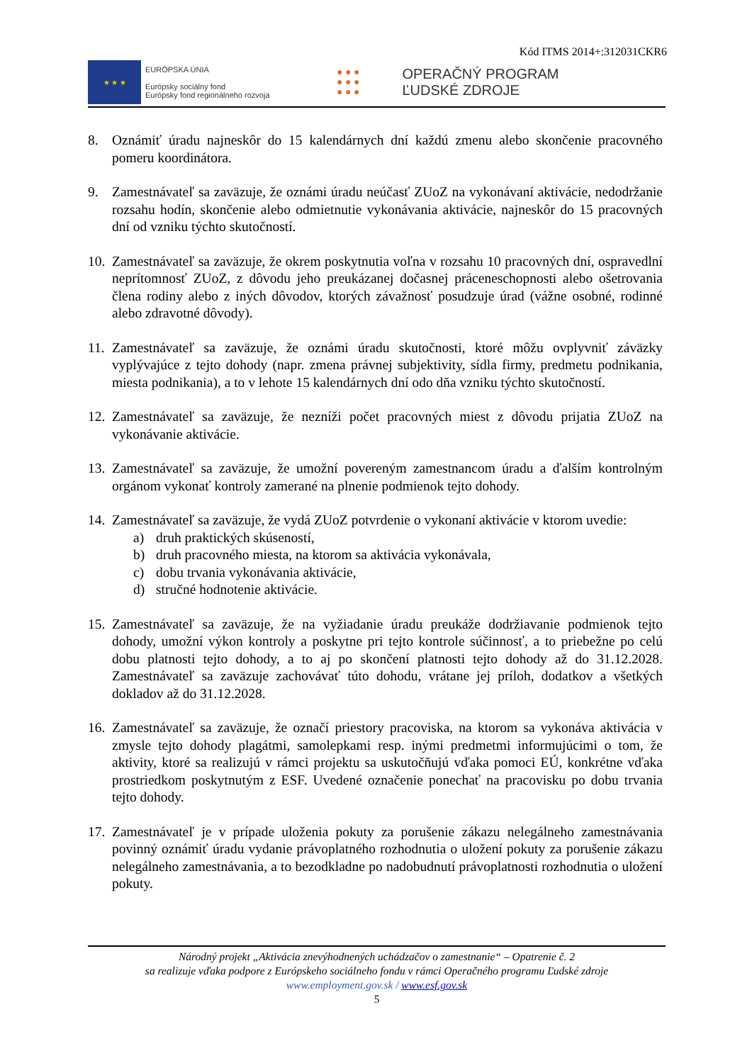Kód ITMS 2014+:312031CKR6
★ ★ ★
EURÓPSKA ÚNIA
Európsky sociálny fond
Európsky fond regionálneho rozvoja
● ● ●
● ● ●
● ● ●
OPERAČNÝ PROGRAM
ĽUDSKÉ ZDROJE
8. Oznámiť úradu najneskôr do 15 kalendárnych dní každú zmenu alebo skončenie pracovného pomeru koordinátora.
9. Zamestnávateľ sa zaväzuje, že oznámi úradu neúčasť ZUoZ na vykonávaní aktivácie, nedodržanie rozsahu hodín, skončenie alebo odmietnutie vykonávania aktivácie, najneskôr do 15 pracovných dní od vzniku týchto skutočností.
10.
Zamestnávateľ sa zaväzuje, že okrem poskytnutia voľna v rozsahu 10 pracovných dní, ospravedlní neprítomnosť ZUoZ, z dôvodu jeho preukázanej dočasnej práceneschopnosti alebo ošetrovania člena rodiny alebo z iných dôvodov, ktorých závažnosť posudzuje úrad (vážne osobné, rodinné alebo zdravotné dôvody).
11.
Zamestnávateľ sa zaväzuje, že oznámi úradu skutočnosti, ktoré môžu ovplyvniť záväzky vyplývajúce z tejto dohody (napr. zmena právnej subjektivity, sídla firmy, predmetu podnikania, miesta podnikania), a to v lehote 15 kalendárnych dní odo dňa vzniku týchto skutočností.
12.
Zamestnávateľ sa zaväzuje, že nezníži počet pracovných miest z dôvodu prijatia ZUoZ na vykonávanie aktivácie.
13.
Zamestnávateľ sa zaväzuje, že umožní povereným zamestnancom úradu a ďalším kontrolným orgánom vykonať kontroly zamerané na plnenie podmienok tejto dohody.
14.
Zamestnávateľ sa zaväzuje, že vydá ZUoZ potvrdenie o vykonaní aktivácie v ktorom uvedie:
a) druh praktických skúseností,
b) druh pracovného miesta, na ktorom sa aktivácia vykonávala,
c) dobu trvania vykonávania aktivácie,
d) stručné hodnotenie aktivácie.
15.
Zamestnávateľ sa zaväzuje, že na vyžiadanie úradu preukáže dodržiavanie podmienok tejto dohody, umožní výkon kontroly a poskytne pri tejto kontrole súčinnosť, a to priebežne po celú dobu platnosti tejto dohody, a to aj po skončení platnosti tejto dohody až do 31.12.2028. Zamestnávateľ sa zaväzuje zachovávať túto dohodu, vrátane jej príloh, dodatkov a všetkých dokladov až do 31.12.2028.
16.
Zamestnávateľ sa zaväzuje, že označí priestory pracoviska, na ktorom sa vykonáva aktivácia v zmysle tejto dohody plagátmi, samolepkami resp. inými predmetmi informujúcimi o tom, že aktivity, ktoré sa realizujú v rámci projektu sa uskutočňujú vďaka pomoci EÚ, konkrétne vďaka prostriedkom poskytnutým z ESF. Uvedené označenie ponechať na pracovisku po dobu trvania tejto dohody.
17.
Zamestnávateľ je v prípade uloženia pokuty za porušenie zákazu nelegálneho zamestnávania povinný oznámiť úradu vydanie právoplatného rozhodnutia o uložení pokuty za porušenie zákazu nelegálneho zamestnávania, a to bezodkladne po nadobudnutí právoplatnosti rozhodnutia o uložení pokuty.
Národný projekt „Aktivácia znevýhodnených uchádzačov o zamestnanie“ – Opatrenie č. 2
sa realizuje vďaka podpore z Európskeho sociálneho fondu v rámci Operačného programu Ľudské zdroje
www.employment.gov.sk / www.esf.gov.sk
5